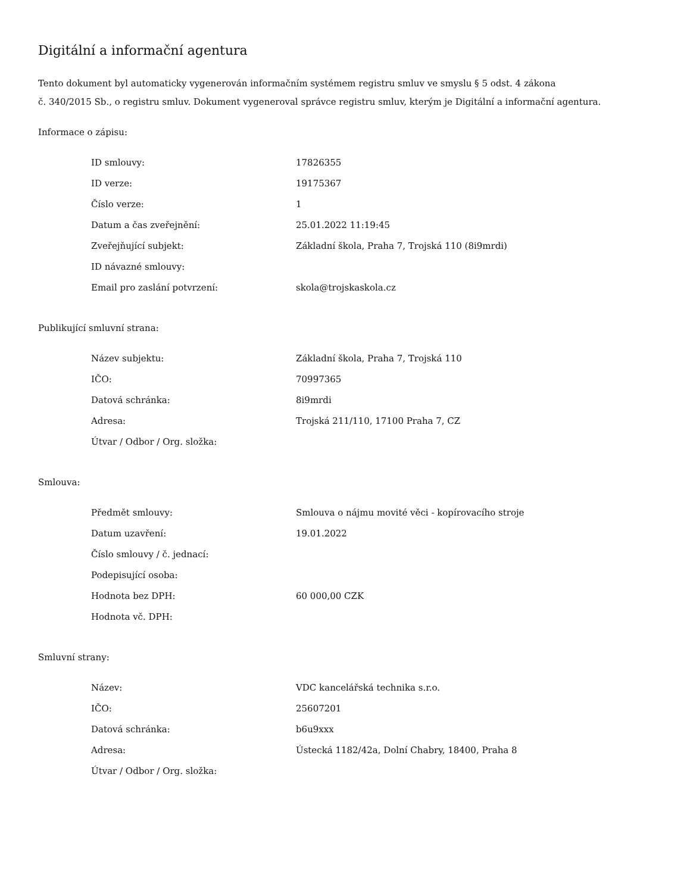Digitální a informační agentura
Tento dokument byl automaticky vygenerován informačním systémem registru smluv ve smyslu § 5 odst. 4 zákona
č. 340/2015 Sb., o registru smluv. Dokument vygeneroval správce registru smluv, kterým je Digitální a informační agentura.
Informace o zápisu:
| ID smlouvy: | 17826355 |
| ID verze: | 19175367 |
| Číslo verze: | 1 |
| Datum a čas zveřejnění: | 25.01.2022 11:19:45 |
| Zveřejňující subjekt: | Základní škola, Praha 7, Trojská 110 (8i9mrdi) |
| ID návazné smlouvy: | |
| Email pro zaslání potvrzení: | skola@trojskaskola.cz |
Publikující smluvní strana:
| Název subjektu: | Základní škola, Praha 7, Trojská 110 |
| IČO: | 70997365 |
| Datová schránka: | 8i9mrdi |
| Adresa: | Trojská 211/110, 17100 Praha 7, CZ |
| Útvar / Odbor / Org. složka: | |
Smlouva:
| Předmět smlouvy: | Smlouva o nájmu movité věci - kopírovacího stroje |
| Datum uzavření: | 19.01.2022 |
| Číslo smlouvy / č. jednací: | |
| Podepisující osoba: | |
| Hodnota bez DPH: | 60 000,00 CZK |
| Hodnota vč. DPH: | |
Smluvní strany:
| Název: | VDC kancelářská technika s.r.o. |
| IČO: | 25607201 |
| Datová schránka: | b6u9xxx |
| Adresa: | Ústecká 1182/42a, Dolní Chabry, 18400, Praha 8 |
| Útvar / Odbor / Org. složka: | |